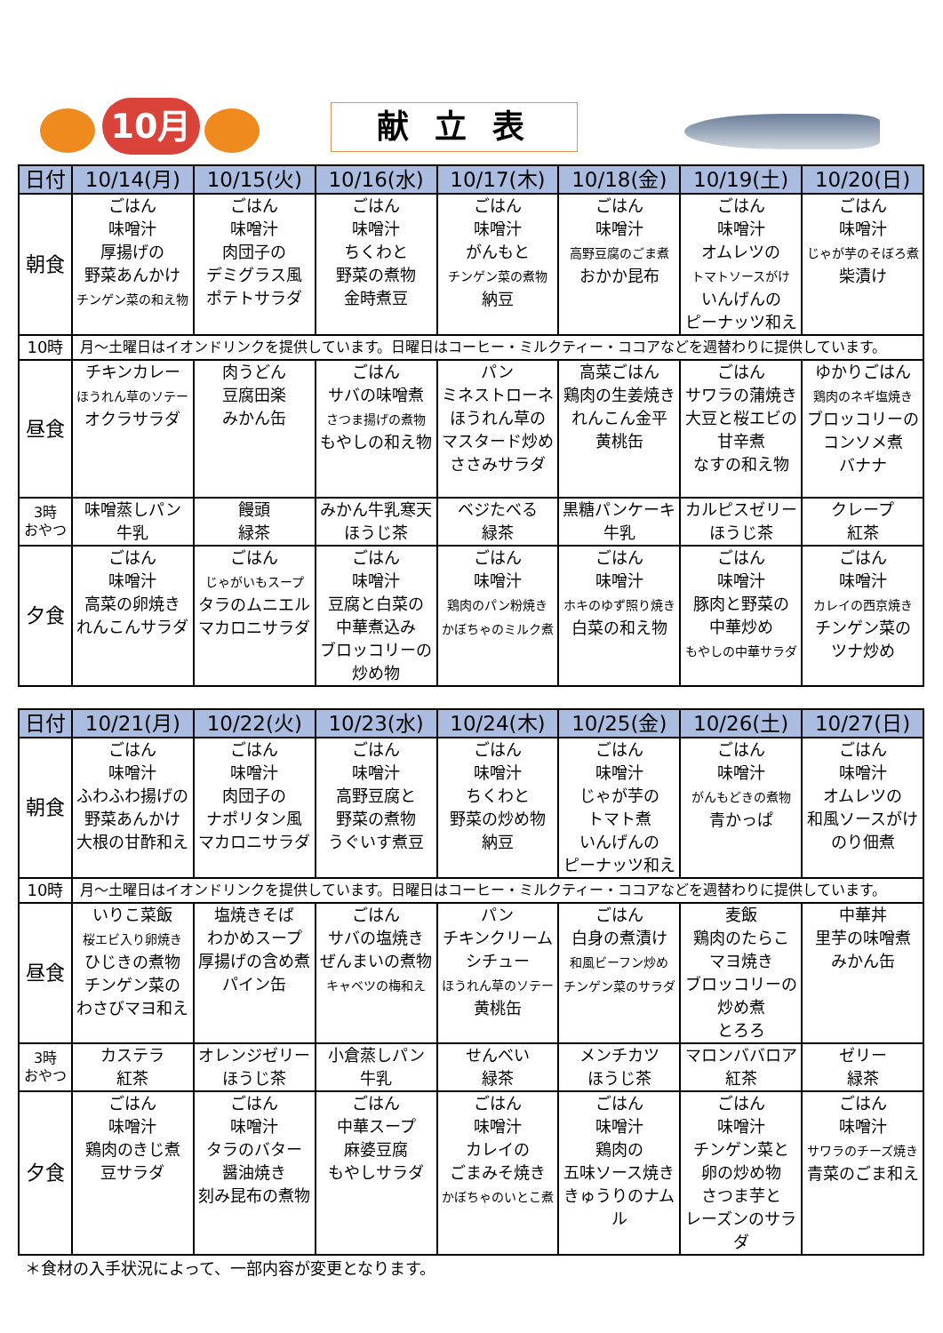10月 献 立 表
| 日付 | 10/14(月) | 10/15(火) | 10/16(水) | 10/17(木) | 10/18(金) | 10/19(土) | 10/20(日) |
| --- | --- | --- | --- | --- | --- | --- | --- |
| 朝食 | ごはん 味噌汁 厚揚げの 野菜あんかけ チンゲン菜の和え物 | ごはん 味噌汁 肉団子の デミグラス風 ポテトサラダ | ごはん 味噌汁 ちくわと 野菜の煮物 金時煮豆 | ごはん 味噌汁 がんもと チンゲン菜の煮物 納豆 | ごはん 味噌汁 高野豆腐のごま煮 おかか昆布 | ごはん 味噌汁 オムレツの トマトソースがけ いんげんの ピーナッツ和え | ごはん 味噌汁 じゃが芋のそぼろ煮 柴漬け |
| 10時 | 月～土曜日はイオンドリンクを提供しています。日曜日はコーヒー・ミルクティー・ココアなどを週替わりに提供しています。 | | | | | | |
| 昼食 | チキンカレー ほうれん草のソテー オクラサラダ | 肉うどん 豆腐田楽 みかん缶 | ごはん サバの味噌煮 さつま揚げの煮物 もやしの和え物 | パン ミネストローネ ほうれん草の マスタード炒め ささみサラダ | 高菜ごはん 鶏肉の生姜焼き れんこん金平 黄桃缶 | ごはん サワラの蒲焼き 大豆と桜エビの 甘辛煮 なすの和え物 | ゆかりごはん 鶏肉のネギ塩焼き ブロッコリーの コンソメ煮 バナナ |
| 3時 おやつ | 味噌蒸しパン 牛乳 | 饅頭 緑茶 | みかん牛乳寒天 ほうじ茶 | ベジたべる 緑茶 | 黒糖パンケーキ 牛乳 | カルピスゼリー ほうじ茶 | クレープ 紅茶 |
| 夕食 | ごはん 味噌汁 高菜の卵焼き れんこんサラダ | ごはん じゃがいもスープ タラのムニエル マカロニサラダ | ごはん 味噌汁 豆腐と白菜の 中華煮込み ブロッコリーの 炒め物 | ごはん 味噌汁 鶏肉のパン粉焼き かぼちゃのミルク煮 | ごはん 味噌汁 ホキのゆず照り焼き 白菜の和え物 | ごはん 味噌汁 豚肉と野菜の 中華炒め もやしの中華サラダ | ごはん 味噌汁 カレイの西京焼き チンゲン菜の ツナ炒め |
| 日付 | 10/21(月) | 10/22(火) | 10/23(水) | 10/24(木) | 10/25(金) | 10/26(土) | 10/27(日) |
| --- | --- | --- | --- | --- | --- | --- | --- |
| 朝食 | ごはん 味噌汁 ふわふわ揚げの 野菜あんかけ 大根の甘酢和え | ごはん 味噌汁 肉団子の ナポリタン風 マカロニサラダ | ごはん 味噌汁 高野豆腐と 野菜の煮物 うぐいす煮豆 | ごはん 味噌汁 ちくわと 野菜の炒め物 納豆 | ごはん 味噌汁 じゃが芋の トマト煮 いんげんの ピーナッツ和え | ごはん 味噌汁 がんもどきの煮物 青かっぱ | ごはん 味噌汁 オムレツの 和風ソースがけ のり佃煮 |
| 10時 | 月～土曜日はイオンドリンクを提供しています。日曜日はコーヒー・ミルクティー・ココアなどを週替わりに提供しています。 | | | | | | |
| 昼食 | いりこ菜飯 桜エビ入り卵焼き ひじきの煮物 チンゲン菜の わさびマヨ和え | 塩焼きそば わかめスープ 厚揚げの含め煮 パイン缶 | ごはん サバの塩焼き ぜんまいの煮物 キャベツの梅和え | パン チキンクリーム シチュー ほうれん草のソテー 黄桃缶 | ごはん 白身の煮漬け 和風ビーフン炒め チンゲン菜のサラダ | 麦飯 鶏肉のたらこ マヨ焼き ブロッコリーの 炒め煮 とろろ | 中華丼 里芋の味噌煮 みかん缶 |
| 3時 おやつ | カステラ 紅茶 | オレンジゼリー ほうじ茶 | 小倉蒸しパン 牛乳 | せんべい 緑茶 | メンチカツ ほうじ茶 | マロンババロア 紅茶 | ゼリー 緑茶 |
| 夕食 | ごはん 味噌汁 鶏肉のきじ煮 豆サラダ | ごはん 味噌汁 タラのバター 醤油焼き 刻み昆布の煮物 | ごはん 中華スープ 麻婆豆腐 もやしサラダ | ごはん 味噌汁 カレイの ごまみそ焼き かぼちゃのいとこ煮 | ごはん 味噌汁 鶏肉の 五味ソース焼き きゅうりのナムル | ごはん 味噌汁 チンゲン菜と 卵の炒め物 さつま芋と レーズンのサラダ | ごはん 味噌汁 サワラのチーズ焼き 青菜のごま和え |
＊食材の入手状況によって、一部内容が変更となります。